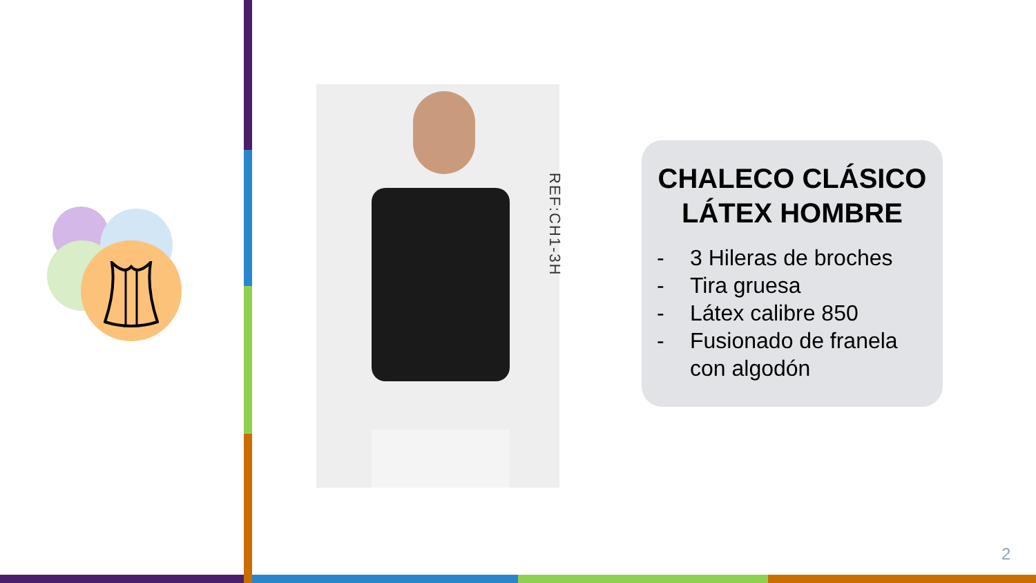REF:CH1-3H
CHALECO CLÁSICO LÁTEX HOMBRE
- 3 Hileras de broches
- Tira gruesa
- Látex calibre 850
- Fusionado de franela con algodón
2